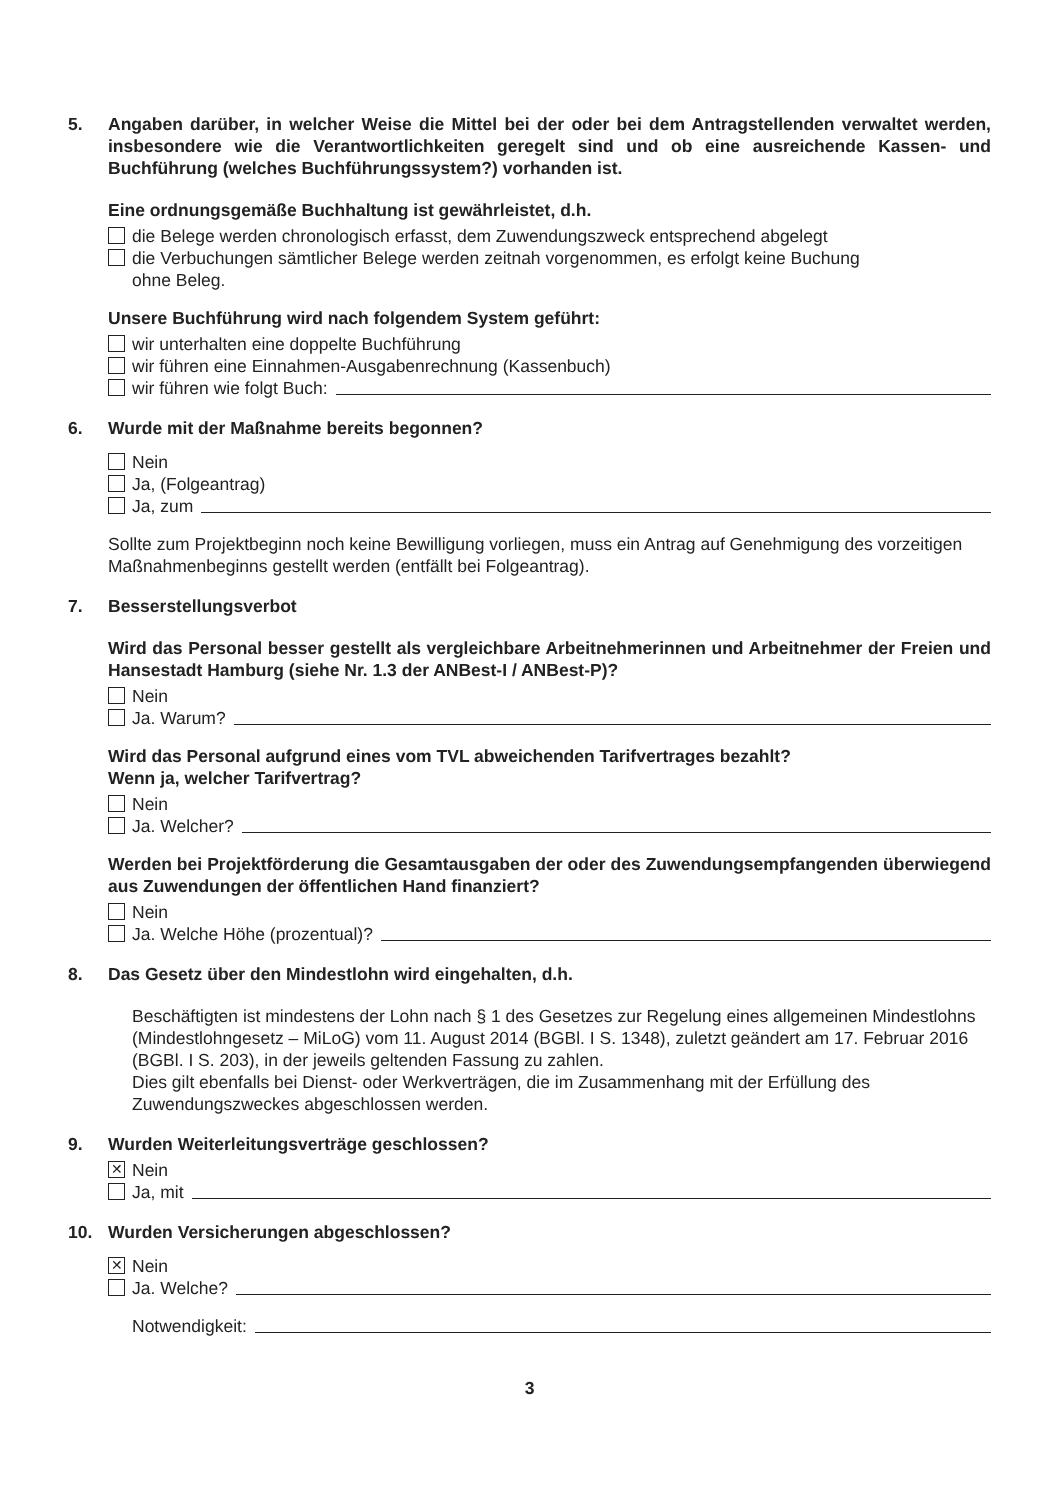5. Angaben darüber, in welcher Weise die Mittel bei der oder bei dem Antragstellenden verwaltet werden, insbesondere wie die Verantwortlichkeiten geregelt sind und ob eine ausreichende Kassen- und Buchführung (welches Buchführungssystem?) vorhanden ist.
Eine ordnungsgemäße Buchhaltung ist gewährleistet, d.h.
die Belege werden chronologisch erfasst, dem Zuwendungszweck entsprechend abgelegt
die Verbuchungen sämtlicher Belege werden zeitnah vorgenommen, es erfolgt keine Buchung
ohne Beleg.
Unsere Buchführung wird nach folgendem System geführt:
wir unterhalten eine doppelte Buchführung
wir führen eine Einnahmen-Ausgabenrechnung (Kassenbuch)
wir führen wie folgt Buch:
6. Wurde mit der Maßnahme bereits begonnen?
Nein
Ja, (Folgeantrag)
Ja, zum
Sollte zum Projektbeginn noch keine Bewilligung vorliegen, muss ein Antrag auf Genehmigung des vorzeitigen Maßnahmenbeginns gestellt werden (entfällt bei Folgeantrag).
7. Besserstellungsverbot
Wird das Personal besser gestellt als vergleichbare Arbeitnehmerinnen und Arbeitnehmer der Freien und Hansestadt Hamburg (siehe Nr. 1.3 der ANBest-I / ANBest-P)?
Nein
Ja. Warum?
Wird das Personal aufgrund eines vom TVL abweichenden Tarifvertrages bezahlt?
Wenn ja, welcher Tarifvertrag?
Nein
Ja. Welcher?
Werden bei Projektförderung die Gesamtausgaben der oder des Zuwendungsempfangenden überwiegend aus Zuwendungen der öffentlichen Hand finanziert?
Nein
Ja. Welche Höhe (prozentual)?
8. Das Gesetz über den Mindestlohn wird eingehalten, d.h.
Beschäftigten ist mindestens der Lohn nach § 1 des Gesetzes zur Regelung eines allgemeinen Mindestlohns (Mindestlohngesetz – MiLoG) vom 11. August 2014 (BGBl. I S. 1348), zuletzt geändert am 17. Februar 2016 (BGBl. I S. 203), in der jeweils geltenden Fassung zu zahlen.
Dies gilt ebenfalls bei Dienst- oder Werkverträgen, die im Zusammenhang mit der Erfüllung des Zuwendungszweckes abgeschlossen werden.
9. Wurden Weiterleitungsverträge geschlossen?
✕ Nein
Ja, mit
10. Wurden Versicherungen abgeschlossen?
✕ Nein
Ja. Welche?
Notwendigkeit:
3